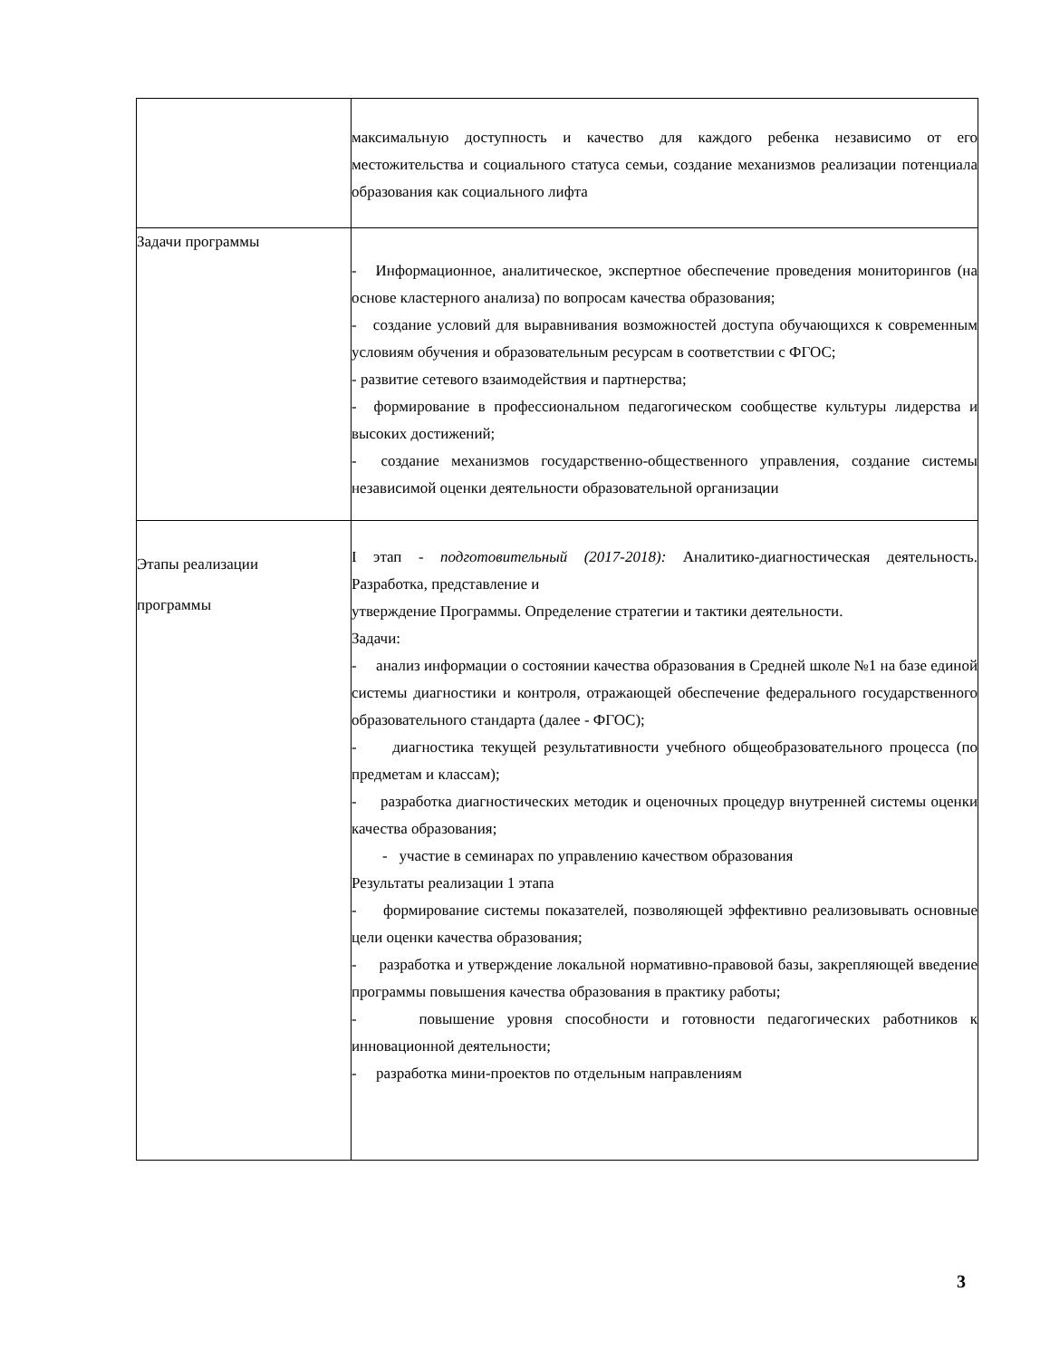| | максимальную доступность и качество для каждого ребенка независимо от его местожительства и социального статуса семьи, создание механизмов реализации потенциала образования как социального лифта |
| Задачи программы | - Информационное, аналитическое, экспертное обеспечение проведения мониторингов (на основе кластерного анализа) по вопросам качества образования; - создание условий для выравнивания возможностей доступа обучающихся к современным условиям обучения и образовательным ресурсам в соответствии с ФГОС; - развитие сетевого взаимодействия и партнерства; - формирование в профессиональном педагогическом сообществе культуры лидерства и высоких достижений; - создание механизмов государственно-общественного управления, создание системы независимой оценки деятельности образовательной организации |
| Этапы реализации программы | I этап - подготовительный (2017-2018): Аналитико-диагностическая деятельность. Разработка, представление и утверждение Программы. Определение стратегии и тактики деятельности. Задачи: - анализ информации о состоянии качества образования в Средней школе №1 на базе единой системы диагностики и контроля, отражающей обеспечение федерального государственного образовательного стандарта (далее - ФГОС); - диагностика текущей результативности учебного общеобразовательного процесса (по предметам и классам); - разработка диагностических методик и оценочных процедур внутренней системы оценки качества образования; - участие в семинарах по управлению качеством образования Результаты реализации 1 этапа - формирование системы показателей, позволяющей эффективно реализовывать основные цели оценки качества образования; - разработка и утверждение локальной нормативно-правовой базы, закрепляющей введение программы повышения качества образования в практику работы; - повышение уровня способности и готовности педагогических работников к инновационной деятельности; - разработка мини-проектов по отдельным направлениям |
3